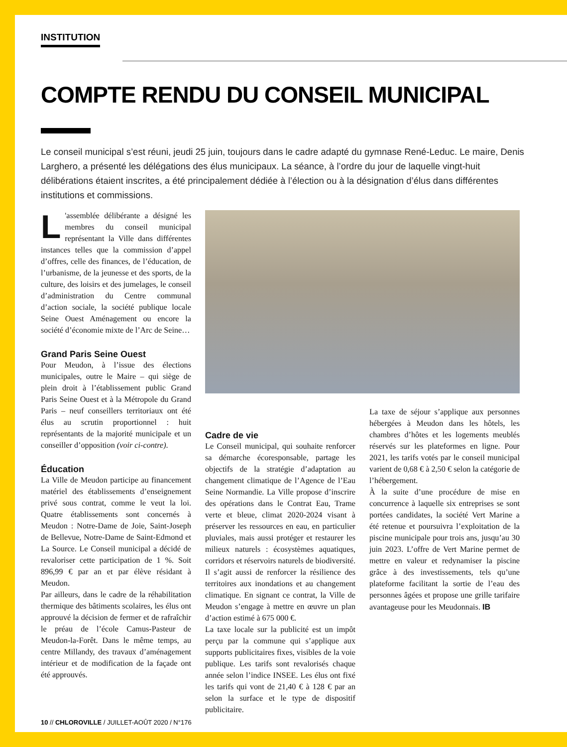INSTITUTION
COMPTE RENDU DU CONSEIL MUNICIPAL
Le conseil municipal s’est réuni, jeudi 25 juin, toujours dans le cadre adapté du gymnase René-Leduc. Le maire, Denis Larghero, a présenté les délégations des élus municipaux. La séance, à l’ordre du jour de laquelle vingt-huit délibérations étaient inscrites, a été principalement dédiée à l’élection ou à la désignation d’élus dans différentes institutions et commissions.
L 'assemblée délibérante a désigné les membres du conseil municipal représentant la Ville dans différentes instances telles que la commission d’appel d’offres, celle des finances, de l’éducation, de l’urbanisme, de la jeunesse et des sports, de la culture, des loisirs et des jumelages, le conseil d’administration du Centre communal d’action sociale, la société publique locale Seine Ouest Aménagement ou encore la société d’économie mixte de l’Arc de Seine…
Grand Paris Seine Ouest
Pour Meudon, à l’issue des élections municipales, outre le Maire – qui siège de plein droit à l’établissement public Grand Paris Seine Ouest et à la Métropole du Grand Paris – neuf conseillers territoriaux ont été élus au scrutin proportionnel : huit représentants de la majorité municipale et un conseiller d’opposition (voir ci-contre).
Éducation
La Ville de Meudon participe au financement matériel des établissements d’enseignement privé sous contrat, comme le veut la loi. Quatre établissements sont concernés à Meudon : Notre-Dame de Joie, Saint-Joseph de Bellevue, Notre-Dame de Saint-Edmond et La Source. Le Conseil municipal a décidé de revaloriser cette participation de 1 %. Soit 896,99 € par an et par élève résidant à Meudon.
Par ailleurs, dans le cadre de la réhabilitation thermique des bâtiments scolaires, les élus ont approuvé la décision de fermer et de rafraîchir le préau de l’école Camus-Pasteur de Meudon-la-Forêt. Dans le même temps, au centre Millandy, des travaux d’aménagement intérieur et de modification de la façade ont été approuvés.
Cadre de vie
Le Conseil municipal, qui souhaite renforcer sa démarche écoresponsable, partage les objectifs de la stratégie d’adaptation au changement climatique de l’Agence de l’Eau Seine Normandie. La Ville propose d’inscrire des opérations dans le Contrat Eau, Trame verte et bleue, climat 2020-2024 visant à préserver les ressources en eau, en particulier pluviales, mais aussi protéger et restaurer les milieux naturels : écosystèmes aquatiques, corridors et réservoirs naturels de biodiversité. Il s’agit aussi de renforcer la résilience des territoires aux inondations et au changement climatique. En signant ce contrat, la Ville de Meudon s’engage à mettre en œuvre un plan d’action estimé à 675 000 €.
La taxe locale sur la publicité est un impôt perçu par la commune qui s’applique aux supports publicitaires fixes, visibles de la voie publique. Les tarifs sont revalorisés chaque année selon l’indice INSEE. Les élus ont fixé les tarifs qui vont de 21,40 € à 128 € par an selon la surface et le type de dispositif publicitaire.
La taxe de séjour s’applique aux personnes hébergées à Meudon dans les hôtels, les chambres d’hôtes et les logements meublés réservés sur les plateformes en ligne. Pour 2021, les tarifs votés par le conseil municipal varient de 0,68 € à 2,50 € selon la catégorie de l’hébergement.
À la suite d’une procédure de mise en concurrence à laquelle six entreprises se sont portées candidates, la société Vert Marine a été retenue et poursuivra l’exploitation de la piscine municipale pour trois ans, jusqu’au 30 juin 2023. L’offre de Vert Marine permet de mettre en valeur et redynamiser la piscine grâce à des investissements, tels qu’une plateforme facilitant la sortie de l’eau des personnes âgées et propose une grille tarifaire avantageuse pour les Meudonnais. IB
10 // CHLOROVILLE / JUILLET-AOÛT 2020 / N°176